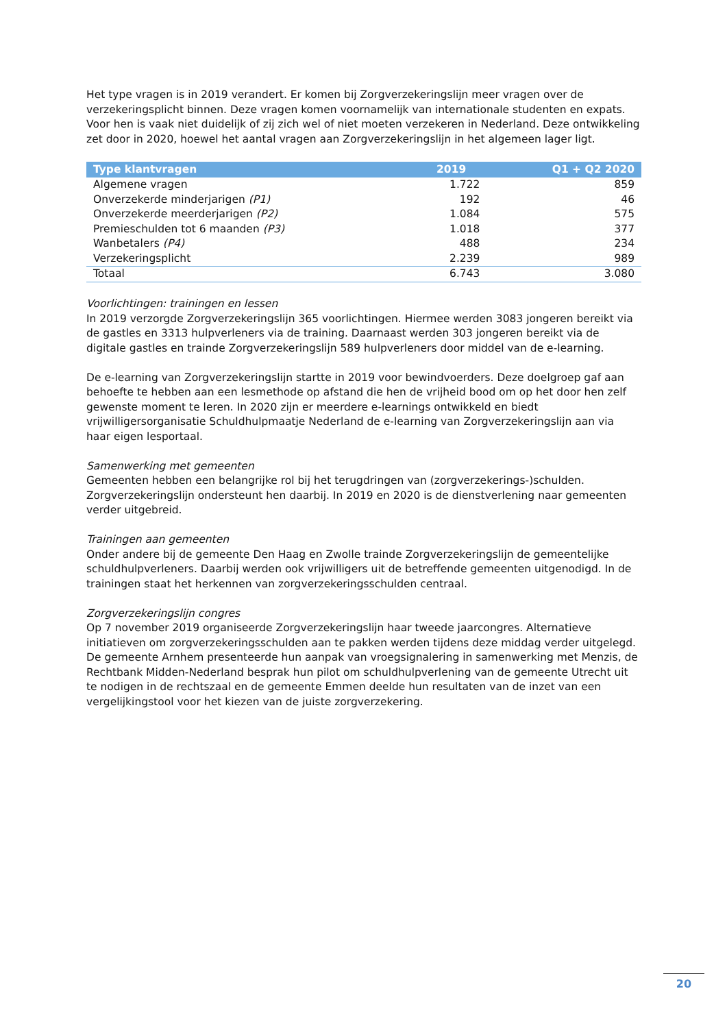Het type vragen is in 2019 verandert. Er komen bij Zorgverzekeringslijn meer vragen over de verzekeringsplicht binnen. Deze vragen komen voornamelijk van internationale studenten en expats. Voor hen is vaak niet duidelijk of zij zich wel of niet moeten verzekeren in Nederland. Deze ontwikkeling zet door in 2020, hoewel het aantal vragen aan Zorgverzekeringslijn in het algemeen lager ligt.
| Type klantvragen | 2019 | Q1 + Q2 2020 |
| --- | --- | --- |
| Algemene vragen | 1.722 | 859 |
| Onverzekerde minderjarigen (P1) | 192 | 46 |
| Onverzekerde meerderjarigen (P2) | 1.084 | 575 |
| Premieschulden tot 6 maanden (P3) | 1.018 | 377 |
| Wanbetalers (P4) | 488 | 234 |
| Verzekeringsplicht | 2.239 | 989 |
| Totaal | 6.743 | 3.080 |
Voorlichtingen: trainingen en lessen
In 2019 verzorgde Zorgverzekeringslijn 365 voorlichtingen. Hiermee werden 3083 jongeren bereikt via de gastles en 3313 hulpverleners via de training. Daarnaast werden 303 jongeren bereikt via de digitale gastles en trainde Zorgverzekeringslijn 589 hulpverleners door middel van de e-learning.
De e-learning van Zorgverzekeringslijn startte in 2019 voor bewindvoerders. Deze doelgroep gaf aan behoefte te hebben aan een lesmethode op afstand die hen de vrijheid bood om op het door hen zelf gewenste moment te leren. In 2020 zijn er meerdere e-learnings ontwikkeld en biedt vrijwilligersorganisatie Schuldhulpmaatje Nederland de e-learning van Zorgverzekeringslijn aan via haar eigen lesportaal.
Samenwerking met gemeenten
Gemeenten hebben een belangrijke rol bij het terugdringen van (zorgverzekerings-)schulden. Zorgverzekeringslijn ondersteunt hen daarbij. In 2019 en 2020 is de dienstverlening naar gemeenten verder uitgebreid.
Trainingen aan gemeenten
Onder andere bij de gemeente Den Haag en Zwolle trainde Zorgverzekeringslijn de gemeentelijke schuldhulpverleners. Daarbij werden ook vrijwilligers uit de betreffende gemeenten uitgenodigd. In de trainingen staat het herkennen van zorgverzekeringsschulden centraal.
Zorgverzekeringslijn congres
Op 7 november 2019 organiseerde Zorgverzekeringslijn haar tweede jaarcongres. Alternatieve initiatieven om zorgverzekeringsschulden aan te pakken werden tijdens deze middag verder uitgelegd. De gemeente Arnhem presenteerde hun aanpak van vroegsignalering in samenwerking met Menzis, de Rechtbank Midden-Nederland besprak hun pilot om schuldhulpverlening van de gemeente Utrecht uit te nodigen in de rechtszaal en de gemeente Emmen deelde hun resultaten van de inzet van een vergelijkingstool voor het kiezen van de juiste zorgverzekering.
20